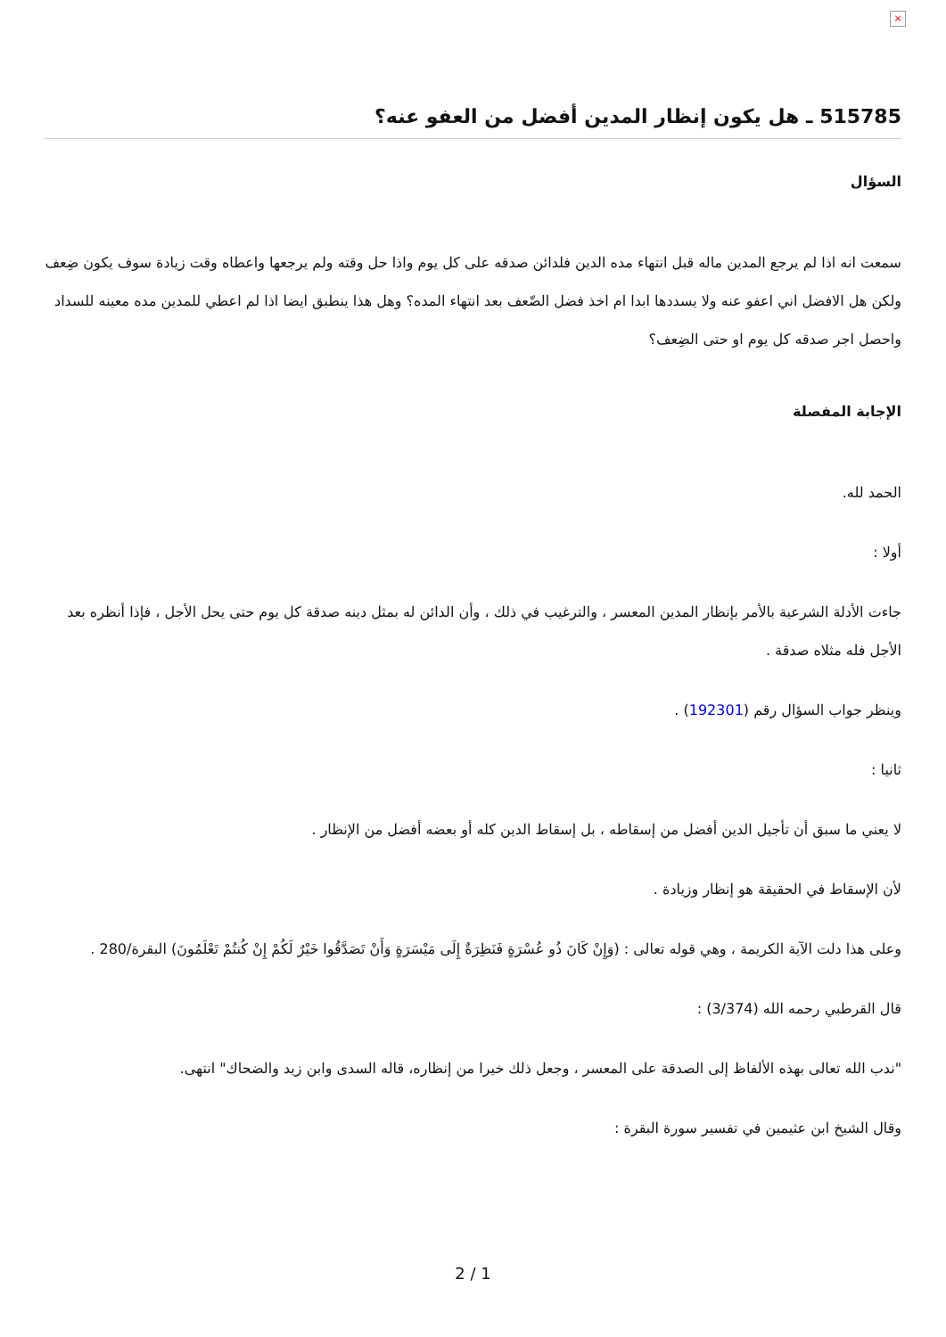×
515785 ـ هل يكون إنظار المدين أفضل من العفو عنه؟
السؤال
سمعت انه اذا لم يرجع المدين ماله قبل انتهاء مده الدين فلدائن صدقه على كل يوم واذا حل وقته ولم يرجعها واعطاه وقت زيادة سوف يكون ضِعف ولكن هل الافضل اني اعفو عنه ولا يسددها ابدا ام اخذ فضل الضّعف بعد انتهاء المده؟ وهل هذا ينطبق ايضا اذا لم اعطي للمدين مده معينه للسداد واحصل اجر صدقه كل يوم او حتى الضِعف؟
الإجابة المفصلة
الحمد لله.
أولا :
جاءت الأدلة الشرعية بالأمر بإنظار المدين المعسر ، والترغيب في ذلك ، وأن الدائن له بمثل دينه صدقة كل يوم حتى يحل الأجل ، فإذا أنظره بعد الأجل فله مثلاه صدقة .
وينظر جواب السؤال رقم (192301) .
ثانيا :
لا يعني ما سبق أن تأجيل الدين أفضل من إسقاطه ، بل إسقاط الدين كله أو بعضه أفضل من الإنظار .
لأن الإسقاط في الحقيقة هو إنظار وزيادة .
وعلى هذا دلت الآية الكريمة ، وهي قوله تعالى : (وَإِنْ كَانَ ذُو عُسْرَةٍ فَنَظِرَةٌ إِلَى مَيْسَرَةٍ وَأَنْ تَصَدَّقُوا خَيْرٌ لَكُمْ إِنْ كُنتُمْ تَعْلَمُونَ) البقرة/280 .
قال القرطبي رحمه الله (3/374) :
"ندب الله تعالى بهذه الألفاظ إلى الصدقة على المعسر ، وجعل ذلك خيرا من إنظاره، قاله السدى وابن زيد والضحاك" انتهى.
وقال الشيخ ابن عثيمين في تفسير سورة البقرة :
2 / 1